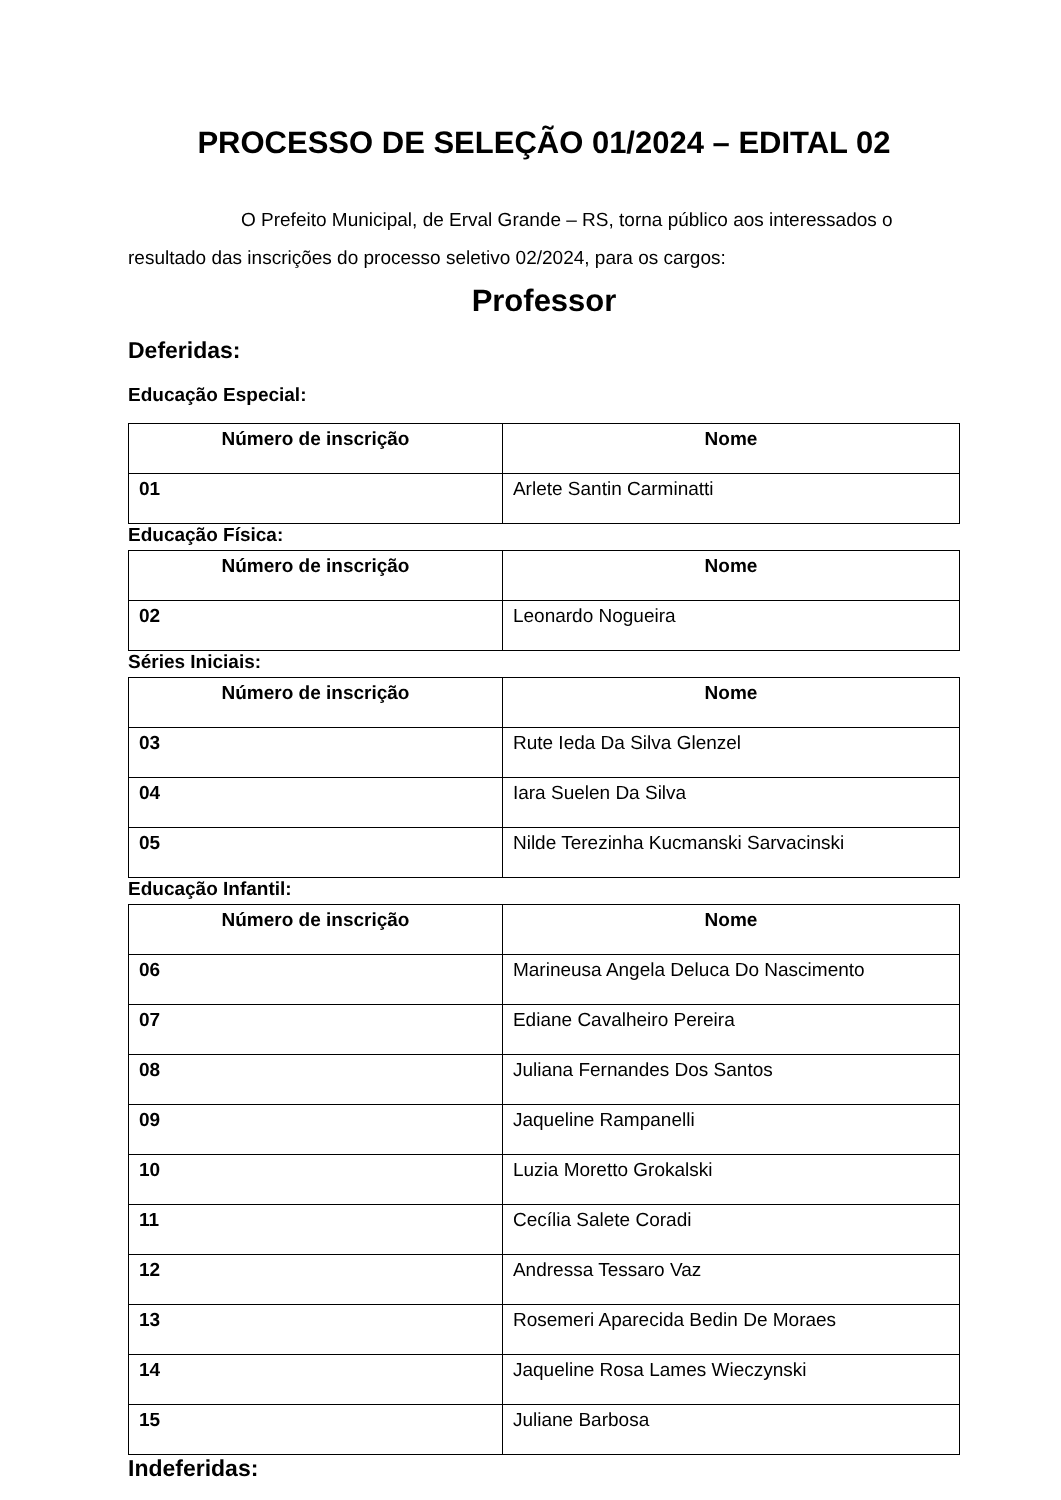PROCESSO DE SELEÇÃO 01/2024 – EDITAL 02
O Prefeito Municipal, de Erval Grande – RS, torna público aos interessados o resultado das inscrições do processo seletivo 02/2024, para os cargos:
Professor
Deferidas:
Educação Especial:
| Número de inscrição | Nome |
| --- | --- |
| 01 | Arlete Santin Carminatti |
Educação Física:
| Número de inscrição | Nome |
| --- | --- |
| 02 | Leonardo Nogueira |
Séries Iniciais:
| Número de inscrição | Nome |
| --- | --- |
| 03 | Rute Ieda Da Silva Glenzel |
| 04 | Iara Suelen Da Silva |
| 05 | Nilde Terezinha Kucmanski Sarvacinski |
Educação Infantil:
| Número de inscrição | Nome |
| --- | --- |
| 06 | Marineusa Angela Deluca Do Nascimento |
| 07 | Ediane Cavalheiro Pereira |
| 08 | Juliana Fernandes Dos Santos |
| 09 | Jaqueline Rampanelli |
| 10 | Luzia Moretto Grokalski |
| 11 | Cecília Salete Coradi |
| 12 | Andressa Tessaro Vaz |
| 13 | Rosemeri Aparecida Bedin De Moraes |
| 14 | Jaqueline Rosa Lames Wieczynski |
| 15 | Juliane Barbosa |
Indeferidas: